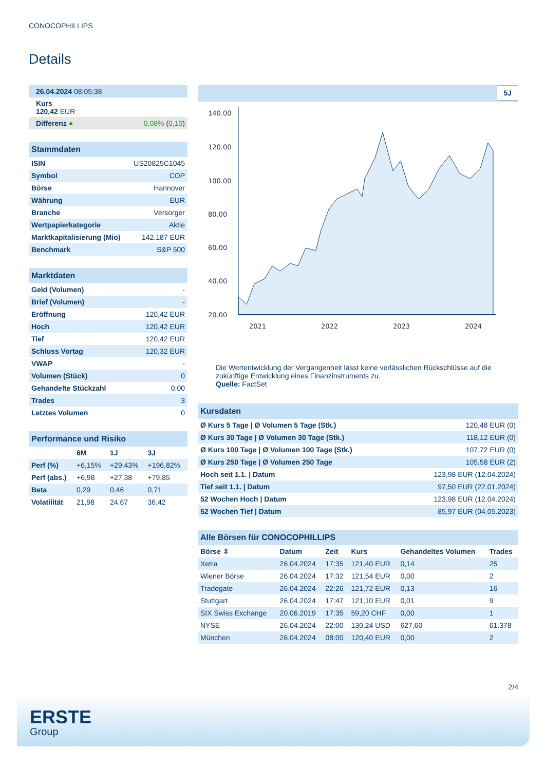CONOCOPHILLIPS
Details
| 26.04.2024 08:05:38 |
| Kurs 120,42 EUR |
| Differenz ● | 0,08% ( 0,10 ) |
Stammdaten
| ISIN | US20825C1045 |
| Symbol | COP |
| Börse | Hannover |
| Währung | EUR |
| Branche | Versorger |
| Wertpapierkategorie | Aktie |
| Marktkapitalisierung (Mio) | 142.187 EUR |
| Benchmark | S&P 500 |
Marktdaten
| Geld (Volumen) | - |
| Brief (Volumen) | - |
| Eröffnung | 120,42 EUR |
| Hoch | 120,42 EUR |
| Tief | 120,42 EUR |
| Schluss Vortag | 120,32 EUR |
| VWAP | - |
| Volumen (Stück) | 0 |
| Gehandelte Stückzahl | 0,00 |
| Trades | 3 |
| Letztes Volumen | 0 |
Performance und Risiko
| | 6M | 1J | 3J |
| --- | --- | --- | --- |
| Perf (%) | +6,15% | +29,43% | +196,82% |
| Perf (abs.) | +6,98 | +27,38 | +79,85 |
| Beta | 0,29 | 0,46 | 0,71 |
| Volatilität | 21,98 | 24,67 | 36,42 |
5J
140.00
120.00
100.00
80.00
60.00
40.00
20.00
2021
2022
2023
2024
Die Wertentwicklung der Vergangenheit lässt keine verlässlichen Rückschlüsse auf die zukünftige Entwicklung eines Finanzinstruments zu.
Quelle: FactSet
Kursdaten
| Ø Kurs 5 Tage / Ø Volumen 5 Tage (Stk.) | 120,48 EUR (0) |
| Ø Kurs 30 Tage / Ø Volumen 30 Tage (Stk.) | 118,12 EUR (0) |
| Ø Kurs 100 Tage / Ø Volumen 100 Tage (Stk.) | 107,72 EUR (0) |
| Ø Kurs 250 Tage / Ø Volumen 250 Tage | 105,58 EUR (2) |
| Hoch seit 1.1. / Datum | 123,98 EUR (12.04.2024) |
| Tief seit 1.1. / Datum | 97,50 EUR (22.01.2024) |
| 52 Wochen Hoch / Datum | 123,98 EUR (12.04.2024) |
| 52 Wochen Tief / Datum | 85,97 EUR (04.05.2023) |
Alle Börsen für CONOCOPHILLIPS
| Börse ⇳ | Datum | Zeit | Kurs | Gehandeltes Volumen | Trades |
| --- | --- | --- | --- | --- | --- |
| Xetra | 26.04.2024 | 17:35 | 121,40 EUR | 0,14 | 25 |
| Wiener Börse | 26.04.2024 | 17:32 | 121,54 EUR | 0,00 | 2 |
| Tradegate | 26.04.2024 | 22:26 | 121,72 EUR | 0,13 | 16 |
| Stuttgart | 26.04.2024 | 17:47 | 121,10 EUR | 0,01 | 9 |
| SIX Swiss Exchange | 20.06.2019 | 17:35 | 59,20 CHF | 0,00 | 1 |
| NYSE | 26.04.2024 | 22:00 | 130,24 USD | 627,60 | 61.378 |
| München | 26.04.2024 | 08:00 | 120,40 EUR | 0,00 | 2 |
2/4
ERSTE
Group